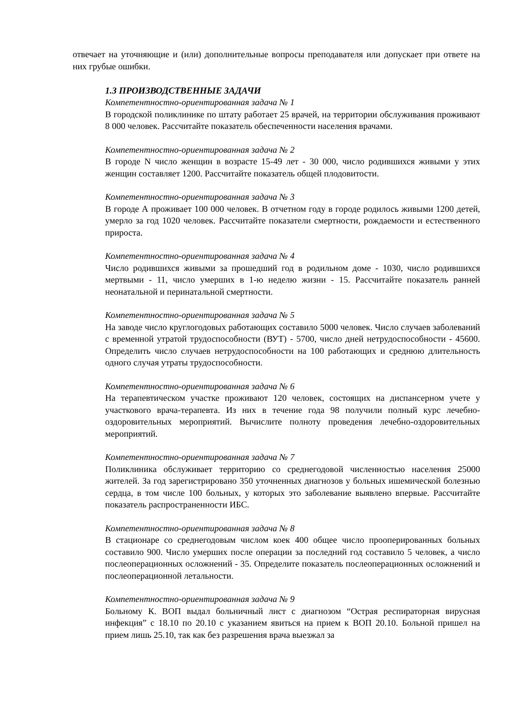отвечает на уточняющие и (или) дополнительные вопросы преподавателя или допускает при ответе на них грубые ошибки.
1.3 ПРОИЗВОДСТВЕННЫЕ ЗАДАЧИ
Компетентностно-ориентированная задача № 1
В городской поликлинике по штату работает 25 врачей, на территории обслуживания проживают 8 000 человек. Рассчитайте показатель обеспеченности населения врачами.
Компетентностно-ориентированная задача № 2
В городе N число женщин в возрасте 15-49 лет - 30 000, число родившихся живыми у этих женщин составляет 1200. Рассчитайте показатель общей плодовитости.
Компетентностно-ориентированная задача № 3
В городе А проживает 100 000 человек. В отчетном году в городе родилось живыми 1200 детей, умерло за год 1020 человек. Рассчитайте показатели смертности, рождаемости и естественного прироста.
Компетентностно-ориентированная задача № 4
Число родившихся живыми за прошедший год в родильном доме - 1030, число родившихся мертвыми - 11, число умерших в 1-ю неделю жизни - 15. Рассчитайте показатель ранней неонатальной и перинатальной смертности.
Компетентностно-ориентированная задача № 5
На заводе число круглогодовых работающих составило 5000 человек. Число случаев заболеваний с временной утратой трудоспособности (ВУТ) - 5700, число дней нетрудоспособности - 45600. Определить число случаев нетрудоспособности на 100 работающих и среднюю длительность одного случая утраты трудоспособности.
Компетентностно-ориентированная задача № 6
На терапевтическом участке проживают 120 человек, состоящих на диспансерном учете у участкового врача-терапевта. Из них в течение года 98 получили полный курс лечебно-оздоровительных мероприятий. Вычислите полноту проведения лечебно-оздоровительных мероприятий.
Компетентностно-ориентированная задача № 7
Поликлиника обслуживает территорию со среднегодовой численностью населения 25000 жителей. За год зарегистрировано 350 уточненных диагнозов у больных ишемической болезнью сердца, в том числе 100 больных, у которых это заболевание выявлено впервые. Рассчитайте показатель распространенности ИБС.
Компетентностно-ориентированная задача № 8
В стационаре со среднегодовым числом коек 400 общее число прооперированных больных составило 900. Число умерших после операции за последний год составило 5 человек, а число послеоперационных осложнений - 35. Определите показатель послеоперационных осложнений и послеоперационной летальности.
Компетентностно-ориентированная задача № 9
Больному К. ВОП выдал больничный лист с диагнозом “Острая респираторная вирусная инфекция” с 18.10 по 20.10 с указанием явиться на прием к ВОП 20.10. Больной пришел на прием лишь 25.10, так как без разрешения врача выезжал за